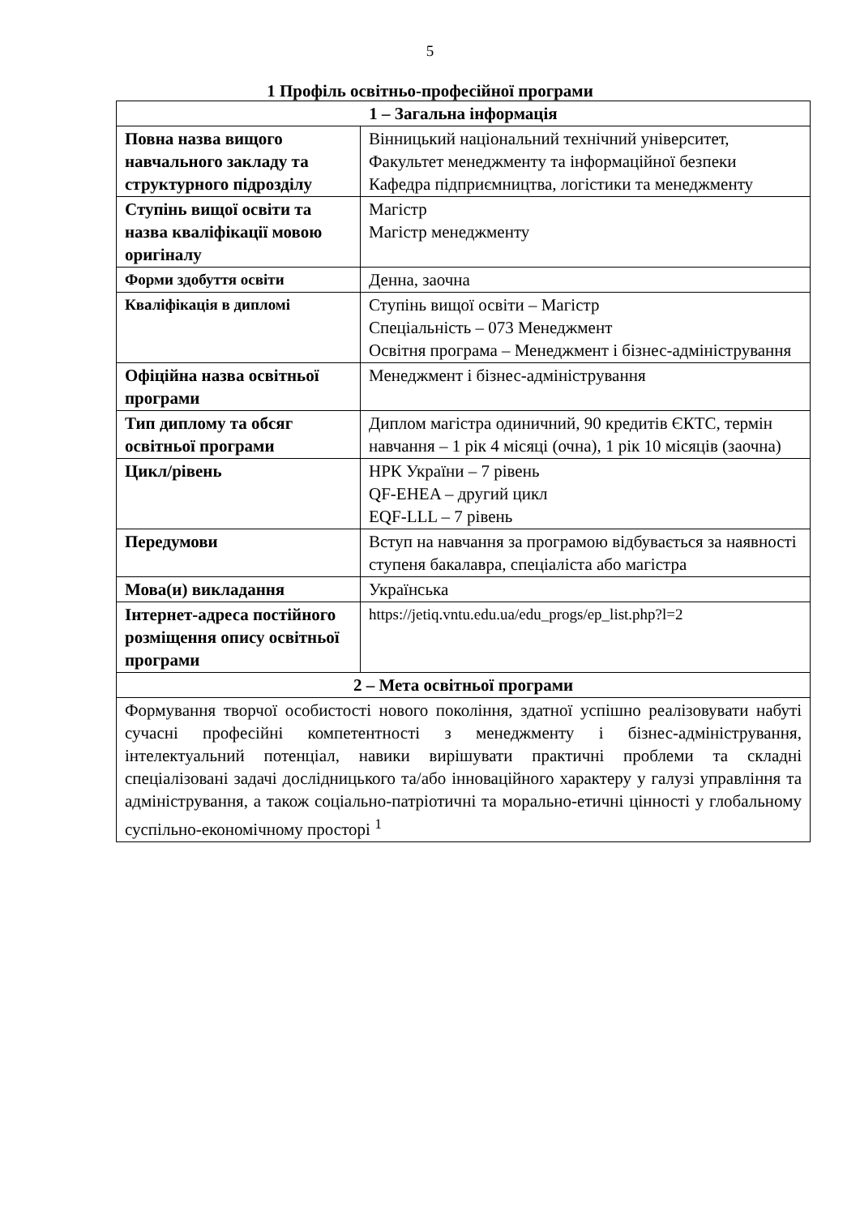5
1 Профіль освітньо-професійної програми
| 1 – Загальна інформація | |
| --- | --- |
| Повна назва вищого навчального закладу та структурного підрозділу | Вінницький національний технічний університет, Факультет менеджменту та інформаційної безпеки Кафедра підприємництва, логістики та менеджменту |
| Ступінь вищої освіти та назва кваліфікації мовою оригіналу | Магістр Магістр менеджменту |
| Форми здобуття освіти | Денна, заочна |
| Кваліфікація в дипломі | Ступінь вищої освіти – Магістр Спеціальність – 073 Менеджмент Освітня програма – Менеджмент і бізнес-адміністрування |
| Офіційна назва освітньої програми | Менеджмент і бізнес-адміністрування |
| Тип диплому та обсяг освітньої програми | Диплом магістра одиничний, 90 кредитів ЄКТС, термін навчання – 1 рік 4 місяці (очна), 1 рік 10 місяців (заочна) |
| Цикл/рівень | НРК України – 7 рівень QF-EHEA – другий цикл EQF-LLL – 7 рівень |
| Передумови | Вступ на навчання за програмою відбувається за наявності ступеня бакалавра, спеціаліста або магістра |
| Мова(и) викладання | Українська |
| Інтернет-адреса постійного розміщення опису освітньої програми | https://jetiq.vntu.edu.ua/edu_progs/ep_list.php?l=2 |
| 2 – Мета освітньої програми | |
| Формування творчої особистості нового покоління, здатної успішно реалізовувати набуті сучасні професійні компетентності з менеджменту і бізнес-адміністрування, інтелектуальний потенціал, навики вирішувати практичні проблеми та складні спеціалізовані задачі дослідницького та/або інноваційного характеру у галузі управління та адміністрування, а також соціально-патріотичні та морально-етичні цінності у глобальному суспільно-економічному просторі <sup>1</sup> | |